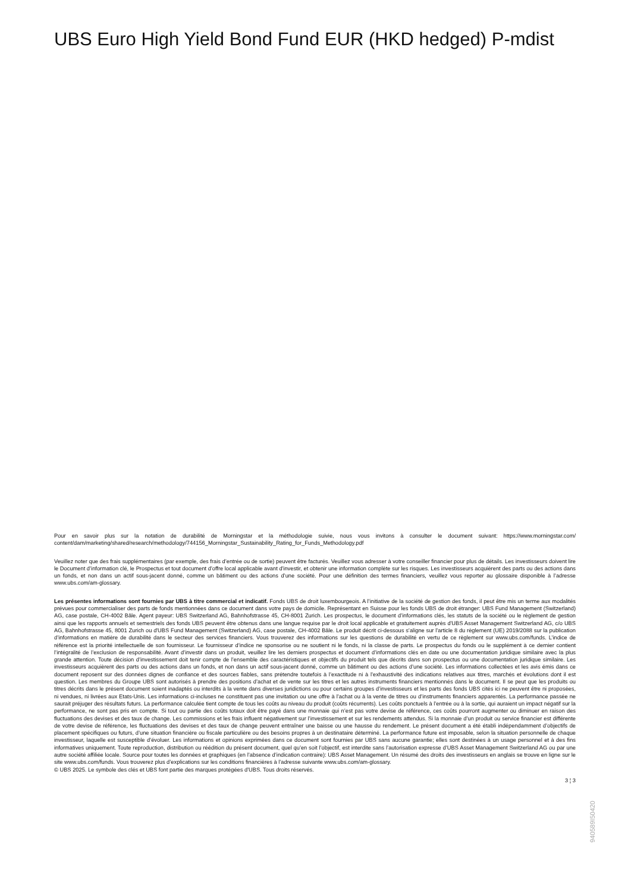UBS Euro High Yield Bond Fund EUR (HKD hedged) P-mdist
Pour en savoir plus sur la notation de durabilité de Morningstar et la méthodologie suivie, nous vous invitons à consulter le document suivant: https://www.morningstar.com/ content/dam/marketing/shared/research/methodology/744156_Morningstar_Sustainability_Rating_for_Funds_Methodology.pdf
Veuillez noter que des frais supplémentaires (par exemple, des frais d’entrée ou de sortie) peuvent être facturés. Veuillez vous adresser à votre conseiller financier pour plus de détails. Les investisseurs doivent lire le Document d’information clé, le Prospectus et tout document d'offre local applicable avant d'investir, et obtenir une information complète sur les risques. Les investisseurs acquièrent des parts ou des actions dans un fonds, et non dans un actif sous-jacent donné, comme un bâtiment ou des actions d’une société. Pour une définition des termes financiers, veuillez vous reporter au glossaire disponible à l’adresse www.ubs.com/am-glossary.
Les présentes informations sont fournies par UBS à titre commercial et indicatif. Fonds UBS de droit luxembourgeois. A l’initiative de la société de gestion des fonds, il peut être mis un terme aux modalités prévues pour commercialiser des parts de fonds mentionnées dans ce document dans votre pays de domicile. Représentant en Suisse pour les fonds UBS de droit étranger: UBS Fund Management (Switzerland) AG, case postale, CH-4002 Bâle. Agent payeur: UBS Switzerland AG, Bahnhofstrasse 45, CH-8001 Zurich. Les prospectus, le document d’informations clés, les statuts de la société ou le règlement de gestion ainsi que les rapports annuels et semestriels des fonds UBS peuvent être obtenus dans une langue requise par le droit local applicable et gratuitement auprès d'UBS Asset Management Switzerland AG, c/o UBS AG, Bahnhofstrasse 45, 8001 Zurich ou d'UBS Fund Management (Switzerland) AG, case postale, CH-4002 Bâle. Le produit décrit ci-dessous s’aligne sur l’article 8 du règlement (UE) 2019/2088 sur la publication d’informations en matière de durabilité dans le secteur des services financiers. Vous trouverez des informations sur les questions de durabilité en vertu de ce règlement sur www.ubs.com/funds. L’indice de référence est la priorité intellectuelle de son fournisseur. Le fournisseur d’indice ne sponsorise ou ne soutient ni le fonds, ni la classe de parts. Le prospectus du fonds ou le supplément à ce dernier contient l’intégralité de l’exclusion de responsabilité. Avant d’investir dans un produit, veuillez lire les derniers prospectus et document d’informations clés en date ou une documentation juridique similaire avec la plus grande attention. Toute décision d’investissement doit tenir compte de l’ensemble des caractéristiques et objectifs du produit tels que décrits dans son prospectus ou une documentation juridique similaire. Les investisseurs acquièrent des parts ou des actions dans un fonds, et non dans un actif sous-jacent donné, comme un bâtiment ou des actions d’une société. Les informations collectées et les avis émis dans ce document reposent sur des données dignes de confiance et des sources fiables, sans prétendre toutefois à l’exactitude ni à l’exhaustivité des indications relatives aux titres, marchés et évolutions dont il est question. Les membres du Groupe UBS sont autorisés à prendre des positions d’achat et de vente sur les titres et les autres instruments financiers mentionnés dans le document. Il se peut que les produits ou titres décrits dans le présent document soient inadaptés ou interdits à la vente dans diverses juridictions ou pour certains groupes d’investisseurs et les parts des fonds UBS cités ici ne peuvent être ni proposées, ni vendues, ni livrées aux Etats-Unis. Les informations ci-incluses ne constituent pas une invitation ou une offre à l’achat ou à la vente de titres ou d’instruments financiers apparentés. La performance passée ne saurait préjuger des résultats futurs. La performance calculée tient compte de tous les coûts au niveau du produit (coûts récurrents). Les coûts ponctuels à l’entrée ou à la sortie, qui auraient un impact négatif sur la performance, ne sont pas pris en compte. Si tout ou partie des coûts totaux doit être payé dans une monnaie qui n’est pas votre devise de référence, ces coûts pourront augmenter ou diminuer en raison des fluctuations des devises et des taux de change. Les commissions et les frais influent négativement sur l’investissement et sur les rendements attendus. Si la monnaie d’un produit ou service financier est différente de votre devise de référence, les fluctuations des devises et des taux de change peuvent entraîner une baisse ou une hausse du rendement. Le présent document a été établi indépendamment d’objectifs de placement spécifiques ou futurs, d’une situation financière ou fiscale particulière ou des besoins propres à un destinataire déterminé. La performance future est imposable, selon la situation personnelle de chaque investisseur, laquelle est susceptible d’évoluer. Les informations et opinions exprimées dans ce document sont fournies par UBS sans aucune garantie; elles sont destinées à un usage personnel et à des fins informatives uniquement. Toute reproduction, distribution ou réédition du présent document, quel qu’en soit l’objectif, est interdite sans l’autorisation expresse d’UBS Asset Management Switzerland AG ou par une autre société affiliée locale. Source pour toutes les données et graphiques (en l’absence d’indication contraire): UBS Asset Management. Un résumé des droits des investisseurs en anglais se trouve en ligne sur le site www.ubs.com/funds. Vous trouverez plus d’explications sur les conditions financières à l’adresse suivante www.ubs.com/am-glossary.
© UBS 2025. Le symbole des clés et UBS font partie des marques protégées d'UBS. Tous droits réservés.
3 ¦ 3
940589I50420